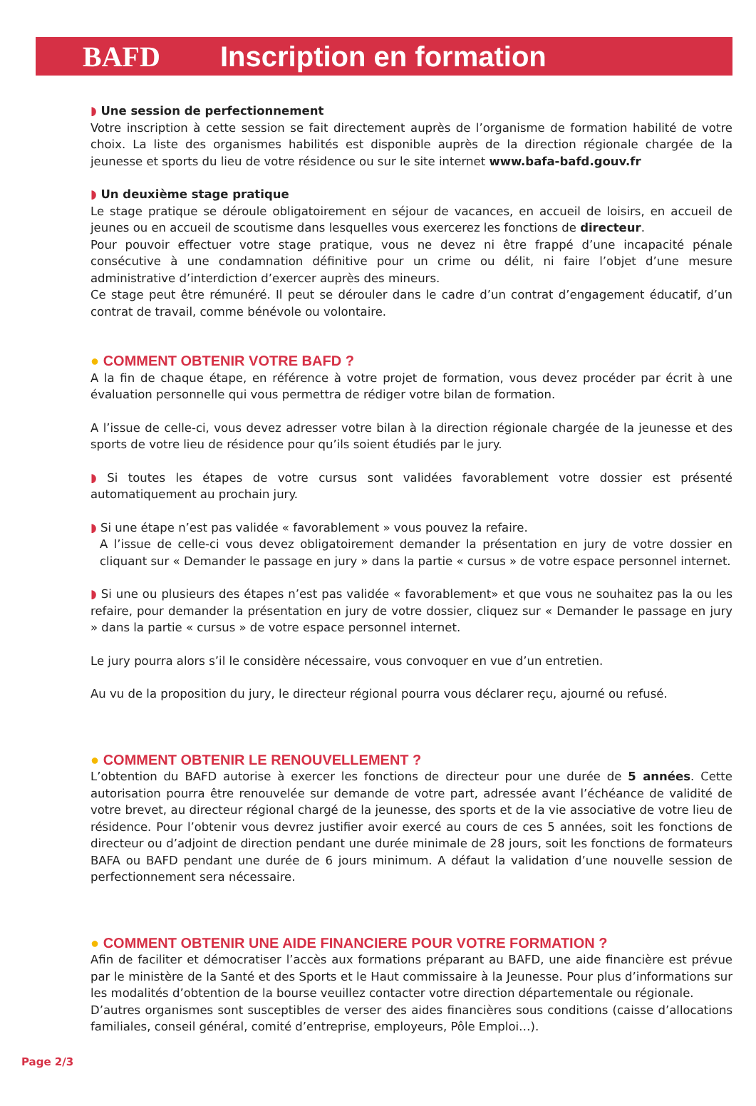BAFD Inscription en formation
◗ Une session de perfectionnement
Votre inscription à cette session se fait directement auprès de l’organisme de formation habilité de votre choix. La liste des organismes habilités est disponible auprès de la direction régionale chargée de la jeunesse et sports du lieu de votre résidence ou sur le site internet www.bafa-bafd.gouv.fr
◗ Un deuxième stage pratique
Le stage pratique se déroule obligatoirement en séjour de vacances, en accueil de loisirs, en accueil de jeunes ou en accueil de scoutisme dans lesquelles vous exercerez les fonctions de directeur.
Pour pouvoir effectuer votre stage pratique, vous ne devez ni être frappé d’une incapacité pénale consécutive à une condamnation définitive pour un crime ou délit, ni faire l’objet d’une mesure administrative d’interdiction d’exercer auprès des mineurs.
Ce stage peut être rémunéré. Il peut se dérouler dans le cadre d’un contrat d’engagement éducatif, d’un contrat de travail, comme bénévole ou volontaire.
● COMMENT OBTENIR VOTRE BAFD ?
A la fin de chaque étape, en référence à votre projet de formation, vous devez procéder par écrit à une évaluation personnelle qui vous permettra de rédiger votre bilan de formation.
A l’issue de celle-ci, vous devez adresser votre bilan à la direction régionale chargée de la jeunesse et des sports de votre lieu de résidence pour qu’ils soient étudiés par le jury.
◗ Si toutes les étapes de votre cursus sont validées favorablement votre dossier est présenté automatiquement au prochain jury.
◗ Si une étape n’est pas validée « favorablement » vous pouvez la refaire.
A l’issue de celle-ci vous devez obligatoirement demander la présentation en jury de votre dossier en cliquant sur « Demander le passage en jury » dans la partie « cursus » de votre espace personnel internet.
◗ Si une ou plusieurs des étapes n’est pas validée « favorablement» et que vous ne souhaitez pas la ou les refaire, pour demander la présentation en jury de votre dossier, cliquez sur « Demander le passage en jury » dans la partie « cursus » de votre espace personnel internet.
Le jury pourra alors s’il le considère nécessaire, vous convoquer en vue d’un entretien.
Au vu de la proposition du jury, le directeur régional pourra vous déclarer reçu, ajourné ou refusé.
● COMMENT OBTENIR LE RENOUVELLEMENT ?
L’obtention du BAFD autorise à exercer les fonctions de directeur pour une durée de 5 années. Cette autorisation pourra être renouvelée sur demande de votre part, adressée avant l’échéance de validité de votre brevet, au directeur régional chargé de la jeunesse, des sports et de la vie associative de votre lieu de résidence. Pour l’obtenir vous devrez justifier avoir exercé au cours de ces 5 années, soit les fonctions de directeur ou d’adjoint de direction pendant une durée minimale de 28 jours, soit les fonctions de formateurs BAFA ou BAFD pendant une durée de 6 jours minimum. A défaut la validation d’une nouvelle session de perfectionnement sera nécessaire.
● COMMENT OBTENIR UNE AIDE FINANCIERE POUR VOTRE FORMATION ?
Afin de faciliter et démocratiser l’accès aux formations préparant au BAFD, une aide financière est prévue par le ministère de la Santé et des Sports et le Haut commissaire à la Jeunesse. Pour plus d’informations sur les modalités d’obtention de la bourse veuillez contacter votre direction départementale ou régionale.
D’autres organismes sont susceptibles de verser des aides financières sous conditions (caisse d’allocations familiales, conseil général, comité d’entreprise, employeurs, Pôle Emploi…).
Page 2/3